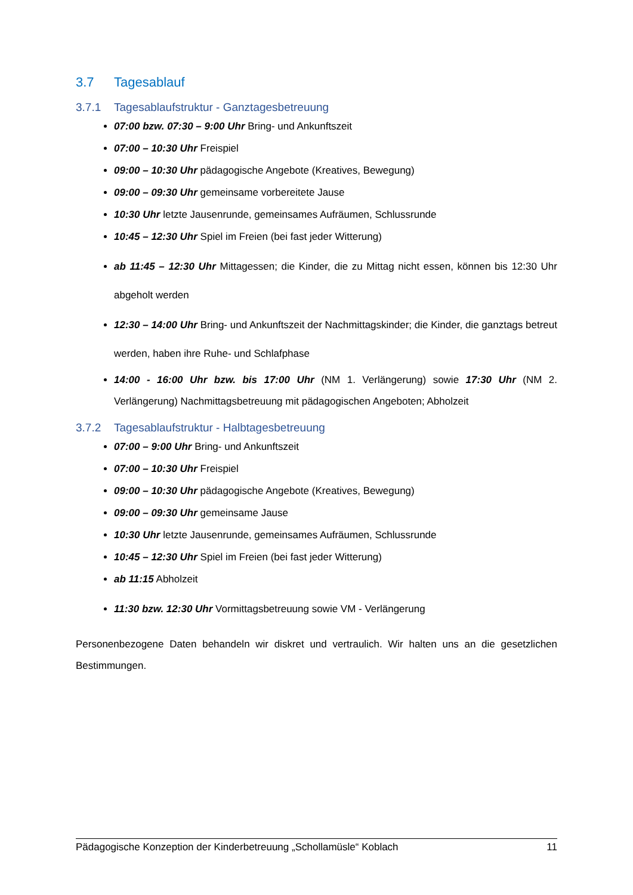3.7 Tagesablauf
3.7.1 Tagesablaufstruktur - Ganztagesbetreuung
07:00 bzw. 07:30 – 9:00 Uhr Bring- und Ankunftszeit
07:00 – 10:30 Uhr Freispiel
09:00 – 10:30 Uhr pädagogische Angebote (Kreatives, Bewegung)
09:00 – 09:30 Uhr gemeinsame vorbereitete Jause
10:30 Uhr letzte Jausenrunde, gemeinsames Aufräumen, Schlussrunde
10:45 – 12:30 Uhr Spiel im Freien (bei fast jeder Witterung)
ab 11:45 – 12:30 Uhr Mittagessen; die Kinder, die zu Mittag nicht essen, können bis 12:30 Uhr abgeholt werden
12:30 – 14:00 Uhr Bring- und Ankunftszeit der Nachmittagskinder; die Kinder, die ganztags betreut werden, haben ihre Ruhe- und Schlafphase
14:00 - 16:00 Uhr bzw. bis 17:00 Uhr (NM 1. Verlängerung) sowie 17:30 Uhr (NM 2. Verlängerung) Nachmittagsbetreuung mit pädagogischen Angeboten; Abholzeit
3.7.2 Tagesablaufstruktur - Halbtagesbetreuung
07:00 – 9:00 Uhr Bring- und Ankunftszeit
07:00 – 10:30 Uhr Freispiel
09:00 – 10:30 Uhr pädagogische Angebote (Kreatives, Bewegung)
09:00 – 09:30 Uhr gemeinsame Jause
10:30 Uhr letzte Jausenrunde, gemeinsames Aufräumen, Schlussrunde
10:45 – 12:30 Uhr Spiel im Freien (bei fast jeder Witterung)
ab 11:15 Abholzeit
11:30 bzw. 12:30 Uhr Vormittagsbetreuung sowie VM - Verlängerung
Personenbezogene Daten behandeln wir diskret und vertraulich. Wir halten uns an die gesetzlichen Bestimmungen.
Pädagogische Konzeption der Kinderbetreuung „Schollamüsle“ Koblach 11